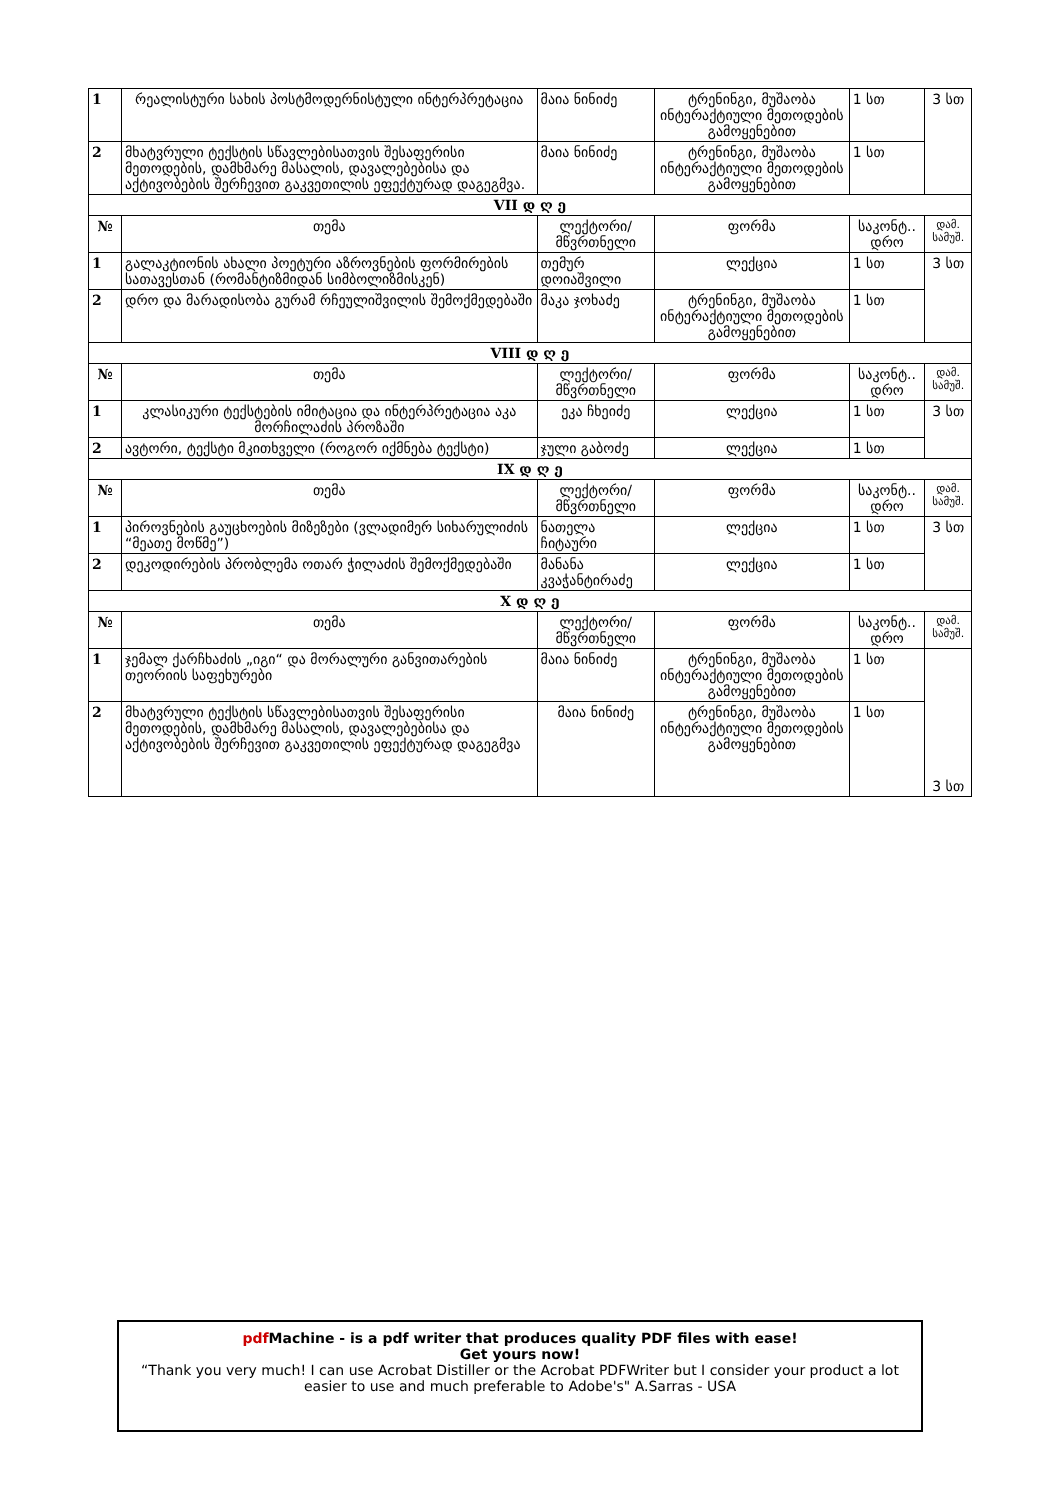| 1 | რეალისტური სახის პოსტმოდერნისტული ინტერპრეტაცია | მაია ნინიძე | ტრენინგი, მუშაობა ინტერაქტიული მეთოდების გამოყენებით | 1 სთ | 3 სთ |
| 2 | მხატვრული ტექსტის სწავლებისათვის შესაფერისი მეთოდების, დამხმარე მასალის, დავალებებისა და აქტივობების შერჩევით გაკვეთილის ეფექტურად დაგეგმვა. | მაია ნინიძე | ტრენინგი, მუშაობა ინტერაქტიული მეთოდების გამოყენებით | 1 სთ | |
| VII დ ღ ე | | | | | |
| № | თემა | ლექტორი/ მწვრთნელი | ფორმა | საკონტ.. დრო | დამ. სამუშ. |
| 1 | გალაკტიონის ახალი პოეტური აზროვნების ფორმირების სათავესთან (რომანტიზმიდან სიმბოლიზმისკენ) | თემურ დოიაშვილი | ლექცია | 1 სთ | 3 სთ |
| 2 | დრო და მარადისობა გურამ რჩეულიშვილის შემოქმედებაში | მაკა ჯოხაძე | ტრენინგი, მუშაობა ინტერაქტიული მეთოდების გამოყენებით | 1 სთ | |
| VIII დ ღ ე | | | | | |
| № | თემა | ლექტორი/ მწვრთნელი | ფორმა | საკონტ.. დრო | დამ. სამუშ. |
| 1 | კლასიკური ტექსტების იმიტაცია და ინტერპრეტაცია აკა მორჩილაძის პროზაში | ეკა ჩხეიძე | ლექცია | 1 სთ | 3 სთ |
| 2 | ავტორი, ტექსტი მკითხველი (როგორ იქმნება ტექსტი) | ჯული გაბოძე | ლექცია | 1 სთ | |
| IX დ ღ ე | | | | | |
| № | თემა | ლექტორი/ მწვრთნელი | ფორმა | საკონტ.. დრო | დამ. სამუშ. |
| 1 | პიროვნების გაუცხოების მიზეზები (ვლადიმერ სიხარულიძის “მეათე მოწმე”) | ნათელა ჩიტაური | ლექცია | 1 სთ | 3 სთ |
| 2 | დეკოდირების პრობლემა ოთარ ჭილაძის შემოქმედებაში | მანანა კვაჭანტირაძე | ლექცია | 1 სთ | |
| X დ ღ ე | | | | | |
| № | თემა | ლექტორი/ მწვრთნელი | ფორმა | საკონტ.. დრო | დამ. სამუშ. |
| 1 | ჯემალ ქარჩხაძის „იგი“ და მორალური განვითარების თეორიის საფეხურები | მაია ნინიძე | ტრენინგი, მუშაობა ინტერაქტიული მეთოდების გამოყენებით | 1 სთ | 3 სთ |
| 2 | მხატვრული ტექსტის სწავლებისათვის შესაფერისი მეთოდების, დამხმარე მასალის, დავალებებისა და აქტივობების შერჩევით გაკვეთილის ეფექტურად დაგეგმვა | მაია ნინიძე | ტრენინგი, მუშაობა ინტერაქტიული მეთოდების გამოყენებით | 1 სთ | |
pdf Machine - is a pdf writer that produces quality PDF files with ease!
Get yours now!
“Thank you very much! I can use Acrobat Distiller or the Acrobat PDFWriter but I consider your product a lot easier to use and much preferable to Adobe's" A.Sarras - USA